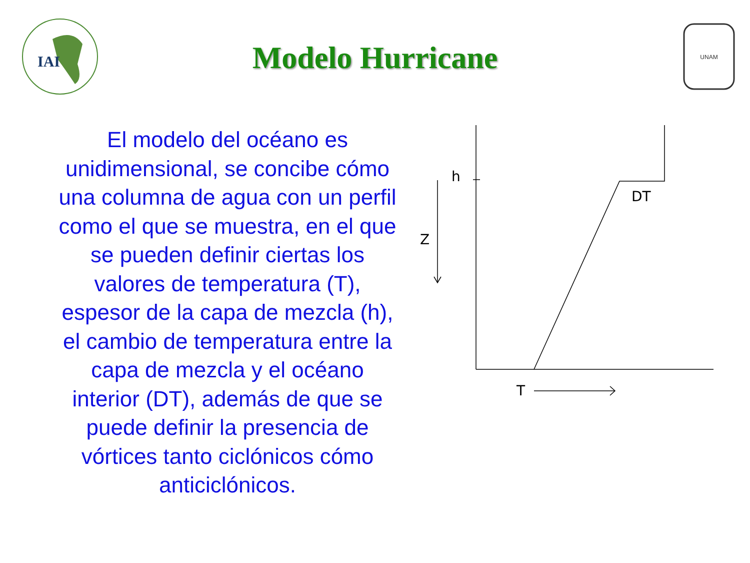IAI
Modelo Hurricane
UNAM
El modelo del océano es unidimensional, se concibe cómo una columna de agua con un perfil como el que se muestra, en el que se pueden definir ciertas los valores de temperatura (T), espesor de la capa de mezcla (h), el cambio de temperatura entre la capa de mezcla y el océano interior (DT), además de que se puede definir la presencia de vórtices tanto ciclónicos cómo anticiclónicos.
h
Z
DT
T